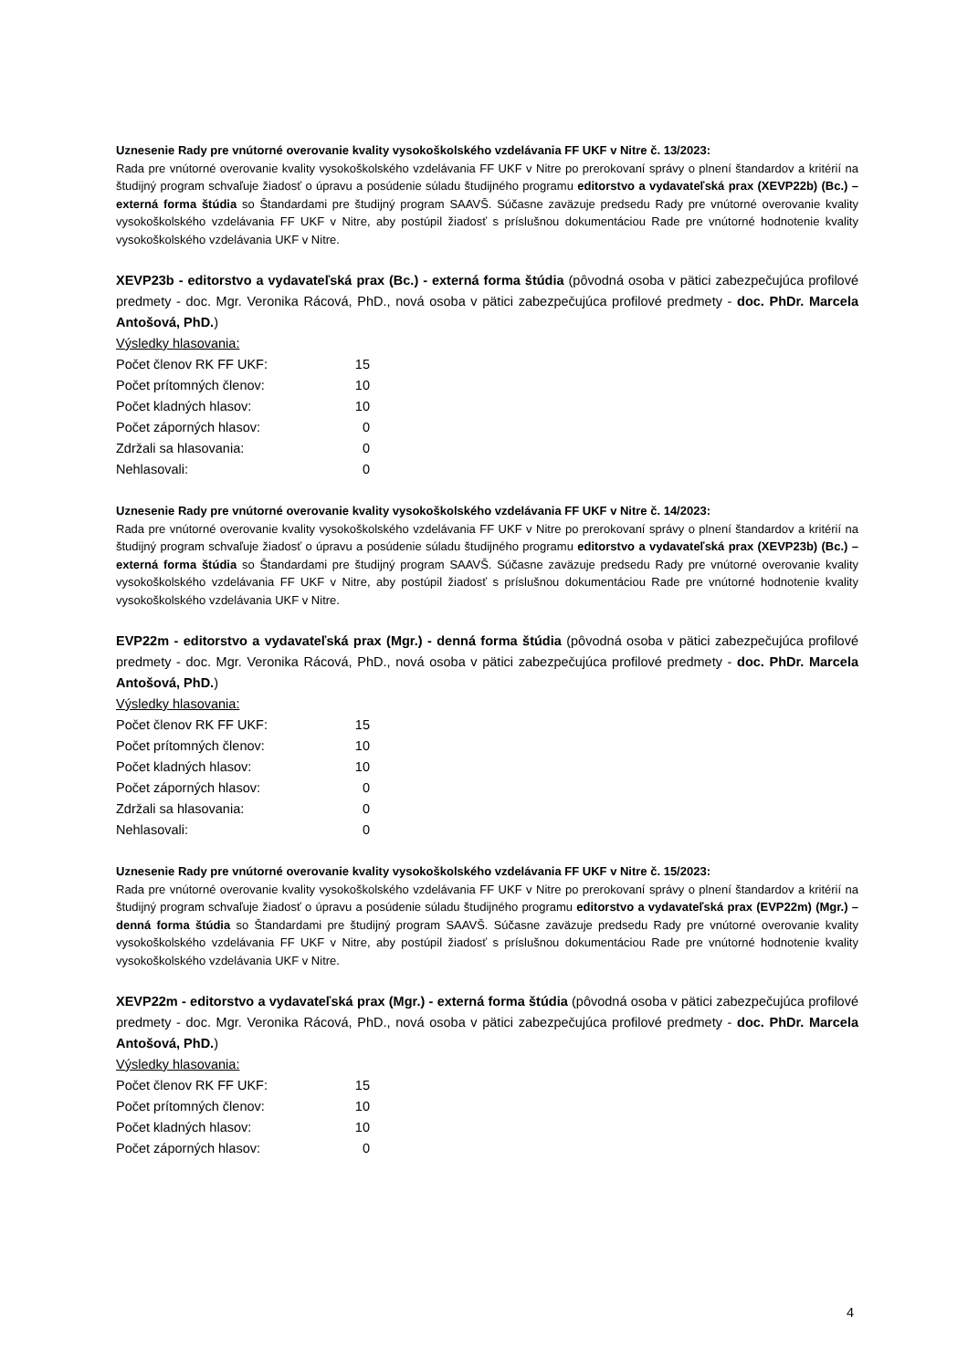Uznesenie Rady pre vnútorné overovanie kvality vysokoškolského vzdelávania FF UKF v Nitre č. 13/2023:
Rada pre vnútorné overovanie kvality vysokoškolského vzdelávania FF UKF v Nitre po prerokovaní správy o plnení štandardov a kritérií na študijný program schvaľuje žiadosť o úpravu a posúdenie súladu študijného programu editorstvo a vydavateľská prax (XEVP22b) (Bc.) – externá forma štúdia so Štandardami pre študijný program SAAVŠ. Súčasne zaväzuje predsedu Rady pre vnútorné overovanie kvality vysokoškolského vzdelávania FF UKF v Nitre, aby postúpil žiadosť s príslušnou dokumentáciou Rade pre vnútorné hodnotenie kvality vysokoškolského vzdelávania UKF v Nitre.
XEVP23b - editorstvo a vydavateľská prax (Bc.) - externá forma štúdia (pôvodná osoba v pätici zabezpečujúca profilové predmety - doc. Mgr. Veronika Rácová, PhD., nová osoba v pätici zabezpečujúca profilové predmety - doc. PhDr. Marcela Antošová, PhD.)
Výsledky hlasovania:
| Počet členov RK FF UKF: | 15 |
| Počet prítomných členov: | 10 |
| Počet kladných hlasov: | 10 |
| Počet záporných hlasov: | 0 |
| Zdržali sa hlasovania: | 0 |
| Nehlasovali: | 0 |
Uznesenie Rady pre vnútorné overovanie kvality vysokoškolského vzdelávania FF UKF v Nitre č. 14/2023:
Rada pre vnútorné overovanie kvality vysokoškolského vzdelávania FF UKF v Nitre po prerokovaní správy o plnení štandardov a kritérií na študijný program schvaľuje žiadosť o úpravu a posúdenie súladu študijného programu editorstvo a vydavateľská prax (XEVP23b) (Bc.) – externá forma štúdia so Štandardami pre študijný program SAAVŠ. Súčasne zaväzuje predsedu Rady pre vnútorné overovanie kvality vysokoškolského vzdelávania FF UKF v Nitre, aby postúpil žiadosť s príslušnou dokumentáciou Rade pre vnútorné hodnotenie kvality vysokoškolského vzdelávania UKF v Nitre.
EVP22m - editorstvo a vydavateľská prax (Mgr.) - denná forma štúdia (pôvodná osoba v pätici zabezpečujúca profilové predmety - doc. Mgr. Veronika Rácová, PhD., nová osoba v pätici zabezpečujúca profilové predmety - doc. PhDr. Marcela Antošová, PhD.)
Výsledky hlasovania:
| Počet členov RK FF UKF: | 15 |
| Počet prítomných členov: | 10 |
| Počet kladných hlasov: | 10 |
| Počet záporných hlasov: | 0 |
| Zdržali sa hlasovania: | 0 |
| Nehlasovali: | 0 |
Uznesenie Rady pre vnútorné overovanie kvality vysokoškolského vzdelávania FF UKF v Nitre č. 15/2023:
Rada pre vnútorné overovanie kvality vysokoškolského vzdelávania FF UKF v Nitre po prerokovaní správy o plnení štandardov a kritérií na študijný program schvaľuje žiadosť o úpravu a posúdenie súladu študijného programu editorstvo a vydavateľská prax (EVP22m) (Mgr.) – denná forma štúdia so Štandardami pre študijný program SAAVŠ. Súčasne zaväzuje predsedu Rady pre vnútorné overovanie kvality vysokoškolského vzdelávania FF UKF v Nitre, aby postúpil žiadosť s príslušnou dokumentáciou Rade pre vnútorné hodnotenie kvality vysokoškolského vzdelávania UKF v Nitre.
XEVP22m - editorstvo a vydavateľská prax (Mgr.) - externá forma štúdia (pôvodná osoba v pätici zabezpečujúca profilové predmety - doc. Mgr. Veronika Rácová, PhD., nová osoba v pätici zabezpečujúca profilové predmety - doc. PhDr. Marcela Antošová, PhD.)
Výsledky hlasovania:
| Počet členov RK FF UKF: | 15 |
| Počet prítomných členov: | 10 |
| Počet kladných hlasov: | 10 |
| Počet záporných hlasov: | 0 |
4